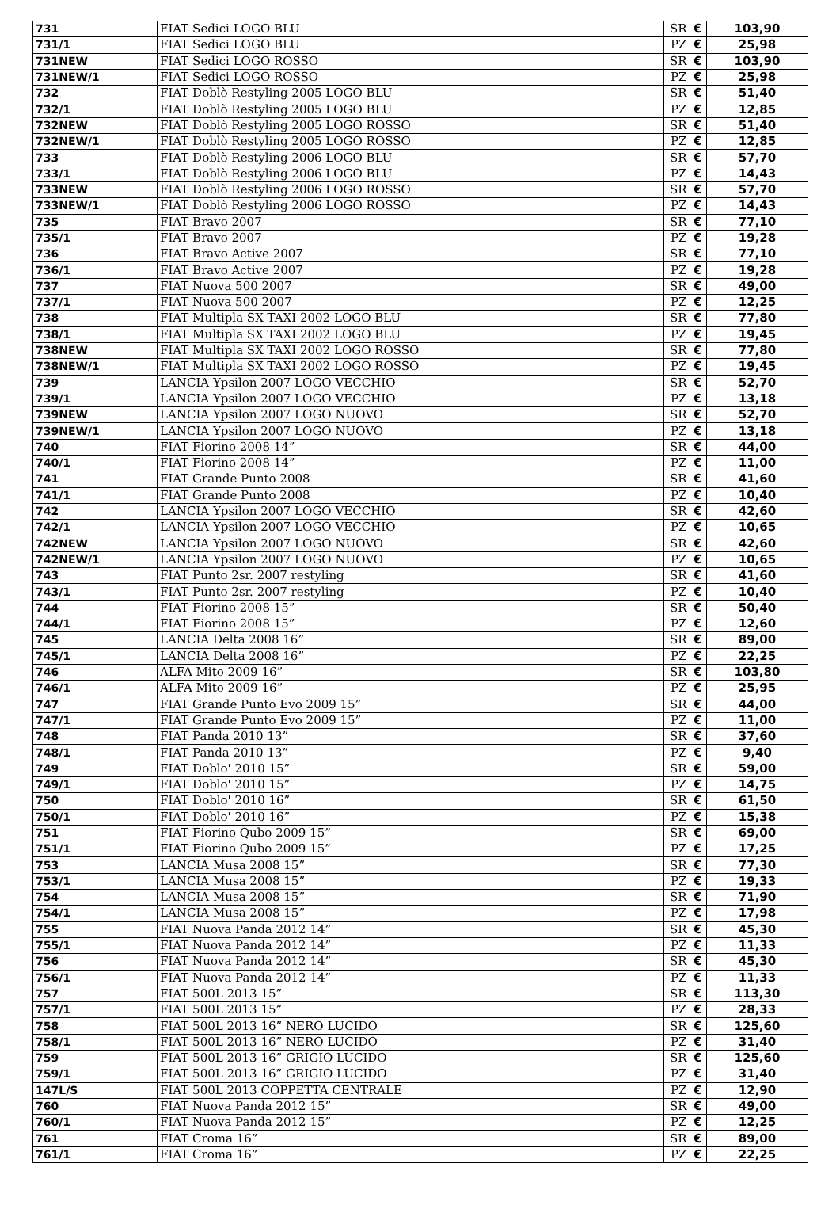| 731 | FIAT Sedici LOGO BLU | SR | € | 103,90 |
| 731/1 | FIAT Sedici LOGO BLU | PZ | € | 25,98 |
| 731NEW | FIAT Sedici LOGO ROSSO | SR | € | 103,90 |
| 731NEW/1 | FIAT Sedici LOGO ROSSO | PZ | € | 25,98 |
| 732 | FIAT Doblò Restyling 2005 LOGO BLU | SR | € | 51,40 |
| 732/1 | FIAT Doblò Restyling 2005 LOGO BLU | PZ | € | 12,85 |
| 732NEW | FIAT Doblò Restyling 2005 LOGO ROSSO | SR | € | 51,40 |
| 732NEW/1 | FIAT Doblò Restyling 2005 LOGO ROSSO | PZ | € | 12,85 |
| 733 | FIAT Doblò Restyling 2006 LOGO BLU | SR | € | 57,70 |
| 733/1 | FIAT Doblò Restyling 2006 LOGO BLU | PZ | € | 14,43 |
| 733NEW | FIAT Doblò Restyling 2006 LOGO ROSSO | SR | € | 57,70 |
| 733NEW/1 | FIAT Doblò Restyling 2006 LOGO ROSSO | PZ | € | 14,43 |
| 735 | FIAT Bravo 2007 | SR | € | 77,10 |
| 735/1 | FIAT Bravo 2007 | PZ | € | 19,28 |
| 736 | FIAT Bravo Active 2007 | SR | € | 77,10 |
| 736/1 | FIAT Bravo Active 2007 | PZ | € | 19,28 |
| 737 | FIAT Nuova 500 2007 | SR | € | 49,00 |
| 737/1 | FIAT Nuova 500 2007 | PZ | € | 12,25 |
| 738 | FIAT Multipla SX TAXI 2002 LOGO BLU | SR | € | 77,80 |
| 738/1 | FIAT Multipla SX TAXI 2002 LOGO BLU | PZ | € | 19,45 |
| 738NEW | FIAT Multipla SX TAXI 2002 LOGO ROSSO | SR | € | 77,80 |
| 738NEW/1 | FIAT Multipla SX TAXI 2002 LOGO ROSSO | PZ | € | 19,45 |
| 739 | LANCIA Ypsilon 2007 LOGO VECCHIO | SR | € | 52,70 |
| 739/1 | LANCIA Ypsilon 2007 LOGO VECCHIO | PZ | € | 13,18 |
| 739NEW | LANCIA Ypsilon 2007 LOGO NUOVO | SR | € | 52,70 |
| 739NEW/1 | LANCIA Ypsilon 2007 LOGO NUOVO | PZ | € | 13,18 |
| 740 | FIAT Fiorino 2008 14” | SR | € | 44,00 |
| 740/1 | FIAT Fiorino 2008 14” | PZ | € | 11,00 |
| 741 | FIAT Grande Punto 2008 | SR | € | 41,60 |
| 741/1 | FIAT Grande Punto 2008 | PZ | € | 10,40 |
| 742 | LANCIA Ypsilon 2007 LOGO VECCHIO | SR | € | 42,60 |
| 742/1 | LANCIA Ypsilon 2007 LOGO VECCHIO | PZ | € | 10,65 |
| 742NEW | LANCIA Ypsilon 2007 LOGO NUOVO | SR | € | 42,60 |
| 742NEW/1 | LANCIA Ypsilon 2007 LOGO NUOVO | PZ | € | 10,65 |
| 743 | FIAT Punto 2sr. 2007 restyling | SR | € | 41,60 |
| 743/1 | FIAT Punto 2sr. 2007 restyling | PZ | € | 10,40 |
| 744 | FIAT Fiorino 2008 15” | SR | € | 50,40 |
| 744/1 | FIAT Fiorino 2008 15” | PZ | € | 12,60 |
| 745 | LANCIA Delta 2008 16” | SR | € | 89,00 |
| 745/1 | LANCIA Delta 2008 16” | PZ | € | 22,25 |
| 746 | ALFA Mito 2009 16” | SR | € | 103,80 |
| 746/1 | ALFA Mito 2009 16” | PZ | € | 25,95 |
| 747 | FIAT Grande Punto Evo 2009 15” | SR | € | 44,00 |
| 747/1 | FIAT Grande Punto Evo 2009 15” | PZ | € | 11,00 |
| 748 | FIAT Panda 2010 13” | SR | € | 37,60 |
| 748/1 | FIAT Panda 2010 13” | PZ | € | 9,40 |
| 749 | FIAT Doblo' 2010 15” | SR | € | 59,00 |
| 749/1 | FIAT Doblo' 2010 15” | PZ | € | 14,75 |
| 750 | FIAT Doblo' 2010 16” | SR | € | 61,50 |
| 750/1 | FIAT Doblo' 2010 16” | PZ | € | 15,38 |
| 751 | FIAT Fiorino Qubo 2009 15” | SR | € | 69,00 |
| 751/1 | FIAT Fiorino Qubo 2009 15” | PZ | € | 17,25 |
| 753 | LANCIA Musa 2008 15” | SR | € | 77,30 |
| 753/1 | LANCIA Musa 2008 15” | PZ | € | 19,33 |
| 754 | LANCIA Musa 2008 15” | SR | € | 71,90 |
| 754/1 | LANCIA Musa 2008 15” | PZ | € | 17,98 |
| 755 | FIAT Nuova Panda 2012 14” | SR | € | 45,30 |
| 755/1 | FIAT Nuova Panda 2012 14” | PZ | € | 11,33 |
| 756 | FIAT Nuova Panda 2012 14” | SR | € | 45,30 |
| 756/1 | FIAT Nuova Panda 2012 14” | PZ | € | 11,33 |
| 757 | FIAT 500L 2013 15” | SR | € | 113,30 |
| 757/1 | FIAT 500L 2013 15” | PZ | € | 28,33 |
| 758 | FIAT 500L 2013 16” NERO LUCIDO | SR | € | 125,60 |
| 758/1 | FIAT 500L 2013 16” NERO LUCIDO | PZ | € | 31,40 |
| 759 | FIAT 500L 2013 16” GRIGIO LUCIDO | SR | € | 125,60 |
| 759/1 | FIAT 500L 2013 16” GRIGIO LUCIDO | PZ | € | 31,40 |
| 147L/S | FIAT 500L 2013 COPPETTA CENTRALE | PZ | € | 12,90 |
| 760 | FIAT Nuova Panda 2012 15” | SR | € | 49,00 |
| 760/1 | FIAT Nuova Panda 2012 15” | PZ | € | 12,25 |
| 761 | FIAT Croma 16” | SR | € | 89,00 |
| 761/1 | FIAT Croma 16” | PZ | € | 22,25 |